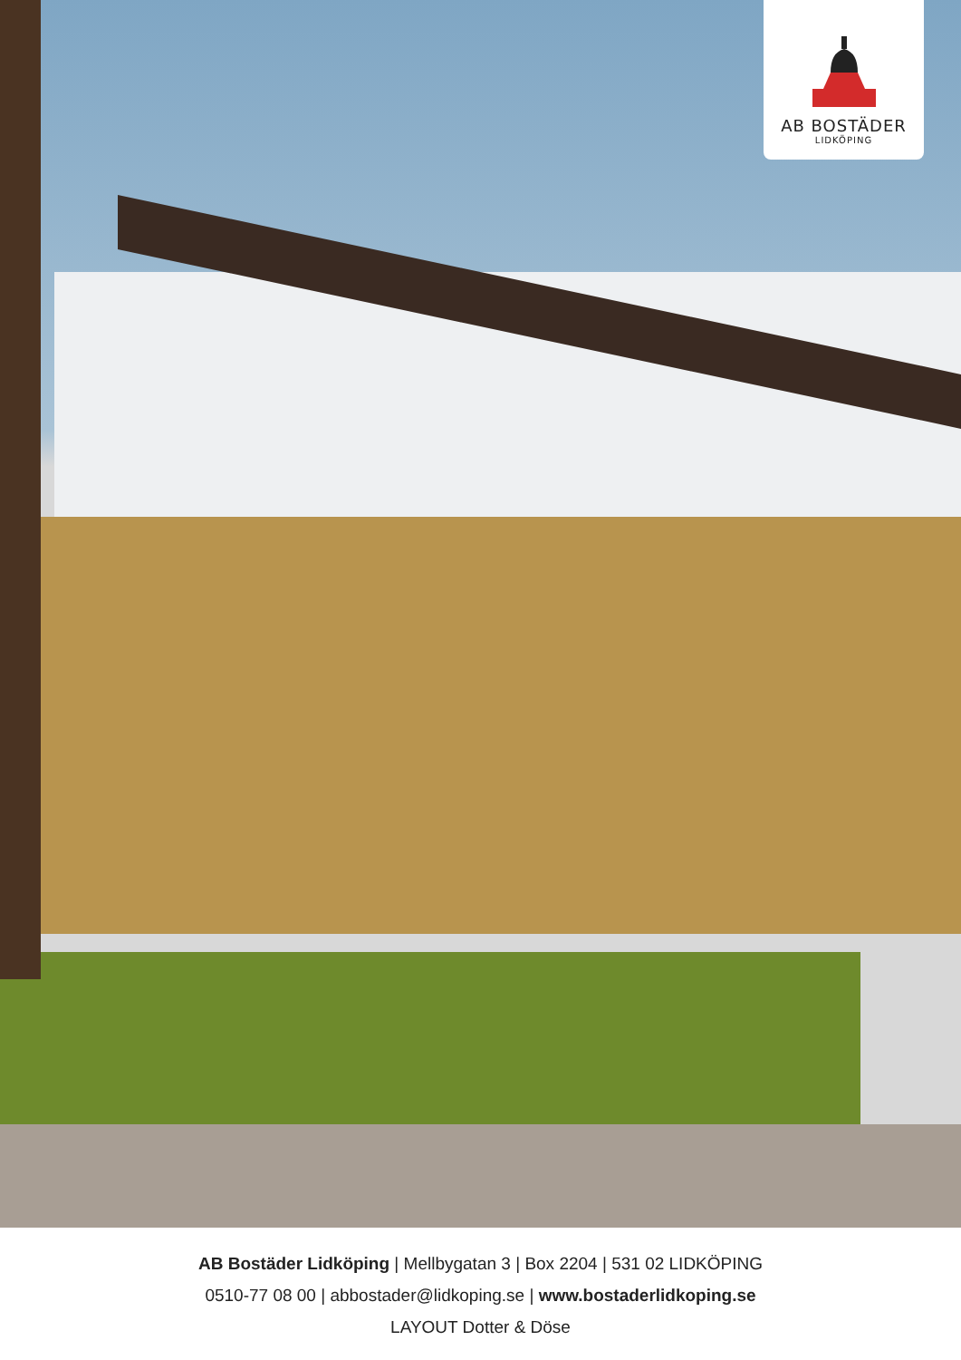AB BOSTÄDER
LIDKÖPING
AB Bostäder Lidköping | Mellbygatan 3 | Box 2204 | 531 02 LIDKÖPING
0510-77 08 00 | abbostader@lidkoping.se | www.bostaderlidkoping.se
LAYOUT Dotter & Döse